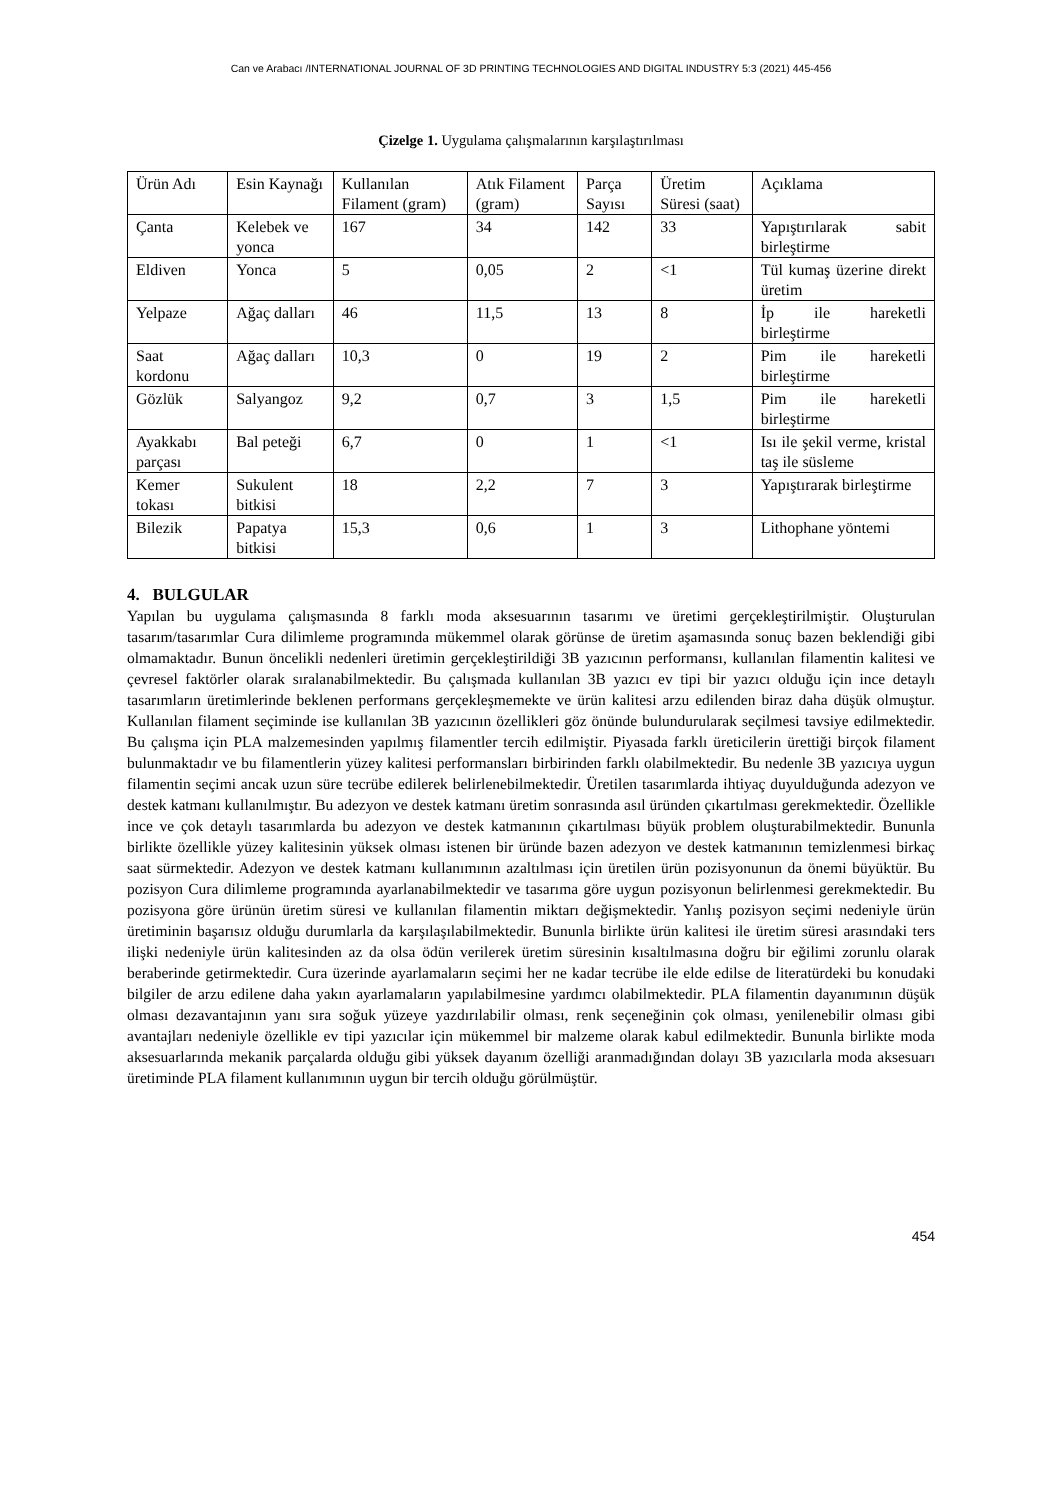Can ve Arabacı /INTERNATIONAL JOURNAL OF 3D PRINTING TECHNOLOGIES AND DIGITAL INDUSTRY 5:3 (2021) 445-456
Çizelge 1. Uygulama çalışmalarının karşılaştırılması
| Ürün Adı | Esin Kaynağı | Kullanılan Filament (gram) | Atık Filament (gram) | Parça Sayısı | Üretim Süresi (saat) | Açıklama |
| Çanta | Kelebek ve yonca | 167 | 34 | 142 | 33 | Yapıştırılarak sabit birleştirme |
| Eldiven | Yonca | 5 | 0,05 | 2 | <1 | Tül kumaş üzerine direkt üretim |
| Yelpaze | Ağaç dalları | 46 | 11,5 | 13 | 8 | İp ile hareketli birleştirme |
| Saat kordonu | Ağaç dalları | 10,3 | 0 | 19 | 2 | Pim ile hareketli birleştirme |
| Gözlük | Salyangoz | 9,2 | 0,7 | 3 | 1,5 | Pim ile hareketli birleştirme |
| Ayakkabı parçası | Bal peteği | 6,7 | 0 | 1 | <1 | Isı ile şekil verme, kristal taş ile süsleme |
| Kemer tokası | Sukulent bitkisi | 18 | 2,2 | 7 | 3 | Yapıştırarak birleştirme |
| Bilezik | Papatya bitkisi | 15,3 | 0,6 | 1 | 3 | Lithophane yöntemi |
4. BULGULAR
Yapılan bu uygulama çalışmasında 8 farklı moda aksesuarının tasarımı ve üretimi gerçekleştirilmiştir. Oluşturulan tasarım/tasarımlar Cura dilimleme programında mükemmel olarak görünse de üretim aşamasında sonuç bazen beklendiği gibi olmamaktadır. Bunun öncelikli nedenleri üretimin gerçekleştirildiği 3B yazıcının performansı, kullanılan filamentin kalitesi ve çevresel faktörler olarak sıralanabilmektedir. Bu çalışmada kullanılan 3B yazıcı ev tipi bir yazıcı olduğu için ince detaylı tasarımların üretimlerinde beklenen performans gerçekleşmemekte ve ürün kalitesi arzu edilenden biraz daha düşük olmuştur. Kullanılan filament seçiminde ise kullanılan 3B yazıcının özellikleri göz önünde bulundurularak seçilmesi tavsiye edilmektedir. Bu çalışma için PLA malzemesinden yapılmış filamentler tercih edilmiştir. Piyasada farklı üreticilerin ürettiği birçok filament bulunmaktadır ve bu filamentlerin yüzey kalitesi performansları birbirinden farklı olabilmektedir. Bu nedenle 3B yazıcıya uygun filamentin seçimi ancak uzun süre tecrübe edilerek belirlenebilmektedir. Üretilen tasarımlarda ihtiyaç duyulduğunda adezyon ve destek katmanı kullanılmıştır. Bu adezyon ve destek katmanı üretim sonrasında asıl üründen çıkartılması gerekmektedir. Özellikle ince ve çok detaylı tasarımlarda bu adezyon ve destek katmanının çıkartılması büyük problem oluşturabilmektedir. Bununla birlikte özellikle yüzey kalitesinin yüksek olması istenen bir üründe bazen adezyon ve destek katmanının temizlenmesi birkaç saat sürmektedir. Adezyon ve destek katmanı kullanımının azaltılması için üretilen ürün pozisyonunun da önemi büyüktür. Bu pozisyon Cura dilimleme programında ayarlanabilmektedir ve tasarıma göre uygun pozisyonun belirlenmesi gerekmektedir. Bu pozisyona göre ürünün üretim süresi ve kullanılan filamentin miktarı değişmektedir. Yanlış pozisyon seçimi nedeniyle ürün üretiminin başarısız olduğu durumlarla da karşılaşılabilmektedir. Bununla birlikte ürün kalitesi ile üretim süresi arasındaki ters ilişki nedeniyle ürün kalitesinden az da olsa ödün verilerek üretim süresinin kısaltılmasına doğru bir eğilimi zorunlu olarak beraberinde getirmektedir. Cura üzerinde ayarlamaların seçimi her ne kadar tecrübe ile elde edilse de literatürdeki bu konudaki bilgiler de arzu edilene daha yakın ayarlamaların yapılabilmesine yardımcı olabilmektedir. PLA filamentin dayanımının düşük olması dezavantajının yanı sıra soğuk yüzeye yazdırılabilir olması, renk seçeneğinin çok olması, yenilenebilir olması gibi avantajları nedeniyle özellikle ev tipi yazıcılar için mükemmel bir malzeme olarak kabul edilmektedir. Bununla birlikte moda aksesuarlarında mekanik parçalarda olduğu gibi yüksek dayanım özelliği aranmadığından dolayı 3B yazıcılarla moda aksesuarı üretiminde PLA filament kullanımının uygun bir tercih olduğu görülmüştür.
454